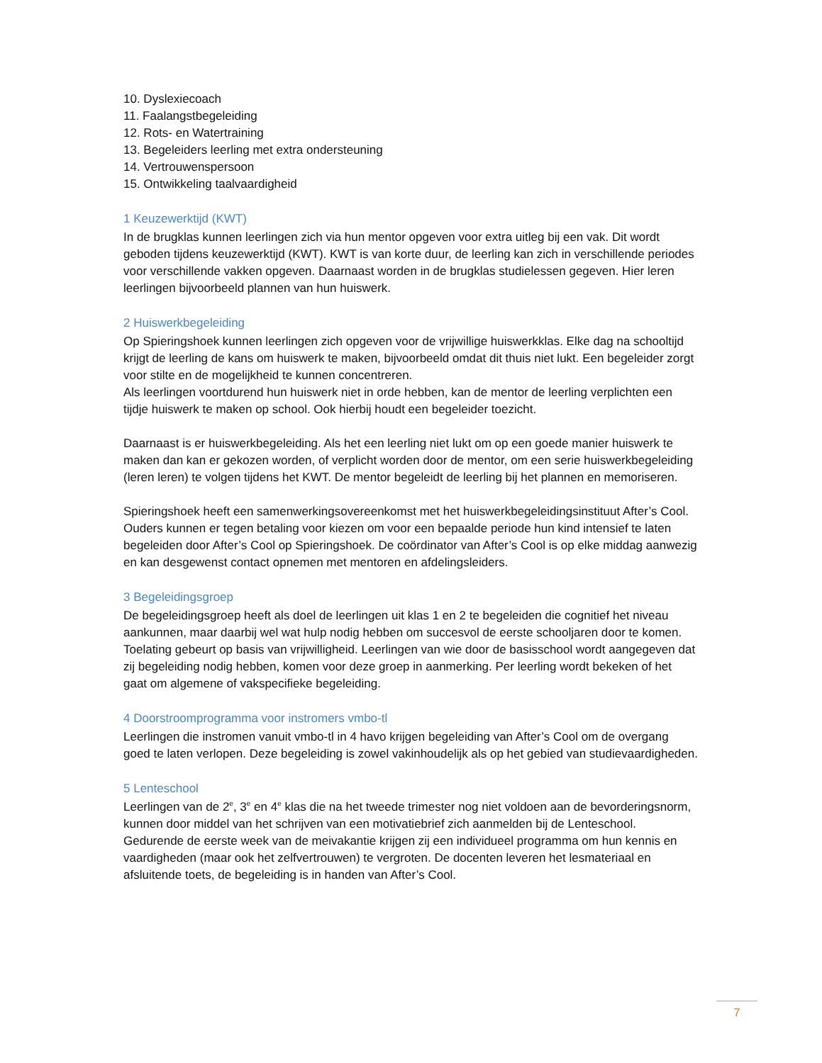10. Dyslexiecoach
11. Faalangstbegeleiding
12. Rots- en Watertraining
13. Begeleiders leerling met extra ondersteuning
14. Vertrouwenspersoon
15. Ontwikkeling taalvaardigheid
1 Keuzewerktijd (KWT)
In de brugklas kunnen leerlingen zich via hun mentor opgeven voor extra uitleg bij een vak. Dit wordt geboden tijdens keuzewerktijd (KWT). KWT is van korte duur, de leerling kan zich in verschillende periodes voor verschillende vakken opgeven. Daarnaast worden in de brugklas studielessen gegeven. Hier leren leerlingen bijvoorbeeld plannen van hun huiswerk.
2 Huiswerkbegeleiding
Op Spieringshoek kunnen leerlingen zich opgeven voor de vrijwillige huiswerkklas. Elke dag na schooltijd krijgt de leerling de kans om huiswerk te maken, bijvoorbeeld omdat dit thuis niet lukt. Een begeleider zorgt voor stilte en de mogelijkheid te kunnen concentreren.
Als leerlingen voortdurend hun huiswerk niet in orde hebben, kan de mentor de leerling verplichten een tijdje huiswerk te maken op school. Ook hierbij houdt een begeleider toezicht.
Daarnaast is er huiswerkbegeleiding. Als het een leerling niet lukt om op een goede manier huiswerk te maken dan kan er gekozen worden, of verplicht worden door de mentor, om een serie huiswerkbegeleiding (leren leren) te volgen tijdens het KWT. De mentor begeleidt de leerling bij het plannen en memoriseren.
Spieringshoek heeft een samenwerkingsovereenkomst met het huiswerkbegeleidingsinstituut After’s Cool. Ouders kunnen er tegen betaling voor kiezen om voor een bepaalde periode hun kind intensief te laten begeleiden door After’s Cool op Spieringshoek. De coördinator van After’s Cool is op elke middag aanwezig en kan desgewenst contact opnemen met mentoren en afdelingsleiders.
3 Begeleidingsgroep
De begeleidingsgroep heeft als doel de leerlingen uit klas 1 en 2 te begeleiden die cognitief het niveau aankunnen, maar daarbij wel wat hulp nodig hebben om succesvol de eerste schooljaren door te komen. Toelating gebeurt op basis van vrijwilligheid. Leerlingen van wie door de basisschool wordt aangegeven dat zij begeleiding nodig hebben, komen voor deze groep in aanmerking. Per leerling wordt bekeken of het gaat om algemene of vakspecifieke begeleiding.
4 Doorstroomprogramma voor instromers vmbo-tl
Leerlingen die instromen vanuit vmbo-tl in 4 havo krijgen begeleiding van After’s Cool om de overgang goed te laten verlopen. Deze begeleiding is zowel vakinhoudelijk als op het gebied van studievaardigheden.
5 Lenteschool
Leerlingen van de 2<sup>e</sup>, 3<sup>e</sup> en 4<sup>e</sup> klas die na het tweede trimester nog niet voldoen aan de bevorderingsnorm, kunnen door middel van het schrijven van een motivatiebrief zich aanmelden bij de Lenteschool. Gedurende de eerste week van de meivakantie krijgen zij een individueel programma om hun kennis en vaardigheden (maar ook het zelfvertrouwen) te vergroten. De docenten leveren het lesmateriaal en afsluitende toets, de begeleiding is in handen van After’s Cool.
7